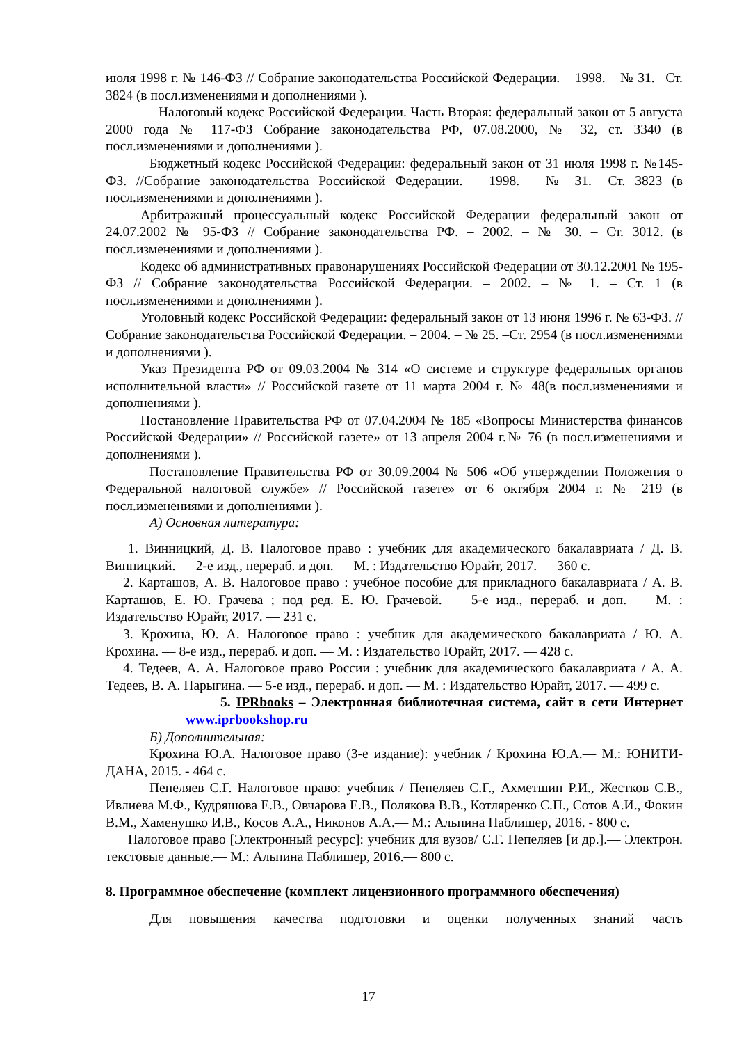июля 1998 г. № 146-ФЗ // Собрание законодательства Российской Федерации. – 1998. – № 31. –Ст. 3824 (в посл.изменениями и дополнениями ).
Налоговый кодекс Российской Федерации. Часть Вторая: федеральный закон от 5 августа 2000 года № 117-ФЗ Собрание законодательства РФ, 07.08.2000, № 32, ст. 3340 (в посл.изменениями и дополнениями ).
Бюджетный кодекс Российской Федерации: федеральный закон от 31 июля 1998 г. №145-ФЗ. //Собрание законодательства Российской Федерации. – 1998. – № 31. –Ст. 3823 (в посл.изменениями и дополнениями ).
Арбитражный процессуальный кодекс Российской Федерации федеральный закон от 24.07.2002 № 95-ФЗ // Собрание законодательства РФ. – 2002. – № 30. – Ст. 3012. (в посл.изменениями и дополнениями ).
Кодекс об административных правонарушениях Российской Федерации от 30.12.2001 № 195-ФЗ // Собрание законодательства Российской Федерации. – 2002. – № 1. – Ст. 1 (в посл.изменениями и дополнениями ).
Уголовный кодекс Российской Федерации: федеральный закон от 13 июня 1996 г. № 63-ФЗ. //Собрание законодательства Российской Федерации. – 2004. – № 25. –Ст. 2954 (в посл.изменениями и дополнениями ).
Указ Президента РФ от 09.03.2004 № 314 «О системе и структуре федеральных органов исполнительной власти» // Российской газете от 11 марта 2004 г. № 48(в посл.изменениями и дополнениями ).
Постановление Правительства РФ от 07.04.2004 № 185 «Вопросы Министерства финансов Российской Федерации» // Российской газете» от 13 апреля 2004 г.№ 76 (в посл.изменениями и дополнениями ).
Постановление Правительства РФ от 30.09.2004 № 506 «Об утверждении Положения о Федеральной налоговой службе» // Российской газете» от 6 октября 2004 г. № 219 (в посл.изменениями и дополнениями ).
А) Основная литература:
1. Винницкий, Д. В. Налоговое право : учебник для академического бакалавриата / Д. В. Винницкий. — 2-е изд., перераб. и доп. — М. : Издательство Юрайт, 2017. — 360 с.
2. Карташов, А. В. Налоговое право : учебное пособие для прикладного бакалавриата / А. В. Карташов, Е. Ю. Грачева ; под ред. Е. Ю. Грачевой. — 5-е изд., перераб. и доп. — М. : Издательство Юрайт, 2017. — 231 с.
3. Крохина, Ю. А. Налоговое право : учебник для академического бакалавриата / Ю. А. Крохина. — 8-е изд., перераб. и доп. — М. : Издательство Юрайт, 2017. — 428 с.
4. Тедеев, А. А. Налоговое право России : учебник для академического бакалавриата / А. А. Тедеев, В. А. Парыгина. — 5-е изд., перераб. и доп. — М. : Издательство Юрайт, 2017. — 499 с.
5. IPRbooks – Электронная библиотечная система, сайт в сети Интернет www.iprbookshop.ru
Б) Дополнительная:
Крохина Ю.А. Налоговое право (3-е издание): учебник / Крохина Ю.А.— М.: ЮНИТИ-ДАНА, 2015. - 464 с.
Пепеляев С.Г. Налоговое право: учебник / Пепеляев С.Г., Ахметшин Р.И., Жестков С.В., Ивлиева М.Ф., Кудряшова Е.В., Овчарова Е.В., Полякова В.В., Котляренко С.П., Сотов А.И., Фокин В.М., Хаменушко И.В., Косов А.А., Никонов А.А.— М.: Альпина Паблишер, 2016. - 800 с.
Налоговое право [Электронный ресурс]: учебник для вузов/ С.Г. Пепеляев [и др.].— Электрон. текстовые данные.— М.: Альпина Паблишер, 2016.— 800 с.
8. Программное обеспечение (комплект лицензионного программного обеспечения)
Для повышения качества подготовки и оценки полученных знаний часть
17